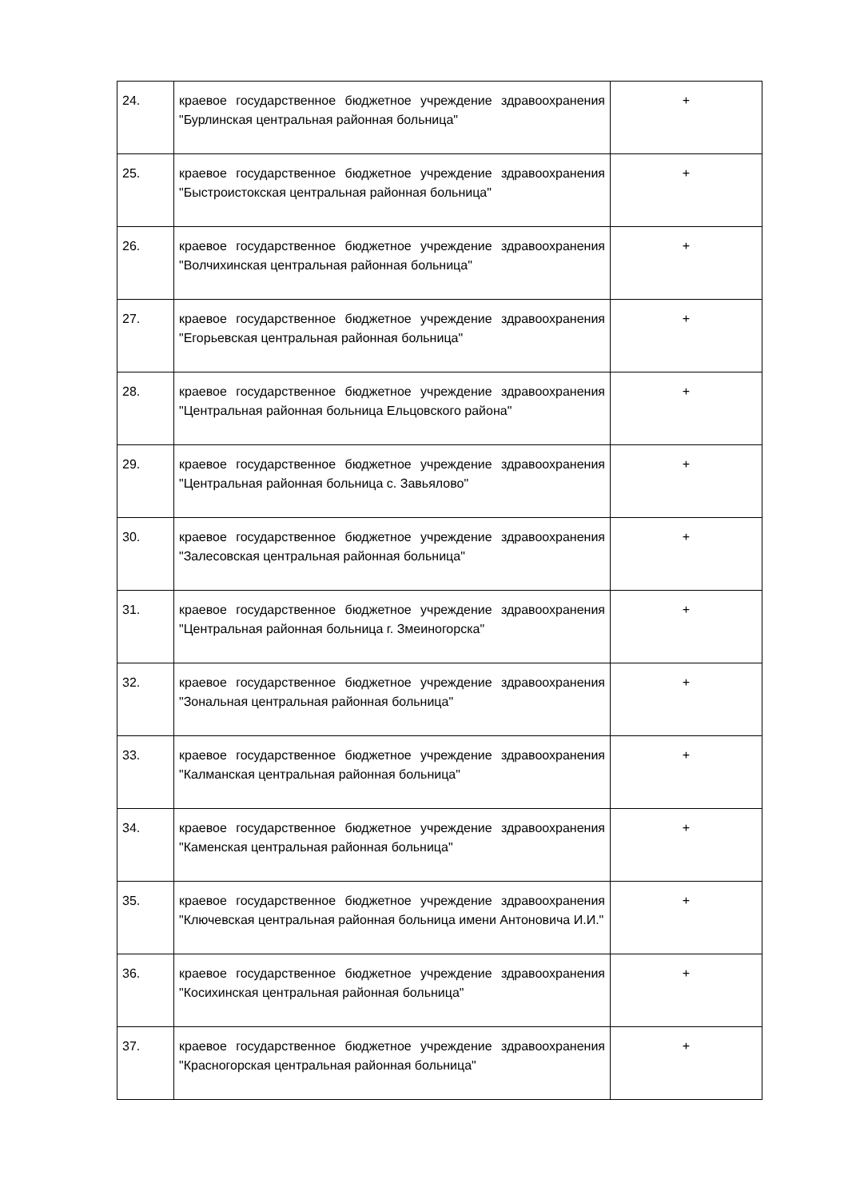| 24. | краевое государственное бюджетное учреждение здравоохранения "Бурлинская центральная районная больница" | + |
| 25. | краевое государственное бюджетное учреждение здравоохранения "Быстроистокская центральная районная больница" | + |
| 26. | краевое государственное бюджетное учреждение здравоохранения "Волчихинская центральная районная больница" | + |
| 27. | краевое государственное бюджетное учреждение здравоохранения "Егорьевская центральная районная больница" | + |
| 28. | краевое государственное бюджетное учреждение здравоохранения "Центральная районная больница Ельцовского района" | + |
| 29. | краевое государственное бюджетное учреждение здравоохранения "Центральная районная больница с. Завьялово" | + |
| 30. | краевое государственное бюджетное учреждение здравоохранения "Залесовская центральная районная больница" | + |
| 31. | краевое государственное бюджетное учреждение здравоохранения "Центральная районная больница г. Змеиногорска" | + |
| 32. | краевое государственное бюджетное учреждение здравоохранения "Зональная центральная районная больница" | + |
| 33. | краевое государственное бюджетное учреждение здравоохранения "Калманская центральная районная больница" | + |
| 34. | краевое государственное бюджетное учреждение здравоохранения "Каменская центральная районная больница" | + |
| 35. | краевое государственное бюджетное учреждение здравоохранения "Ключевская центральная районная больница имени Антоновича И.И." | + |
| 36. | краевое государственное бюджетное учреждение здравоохранения "Косихинская центральная районная больница" | + |
| 37. | краевое государственное бюджетное учреждение здравоохранения "Красногорская центральная районная больница" | + |